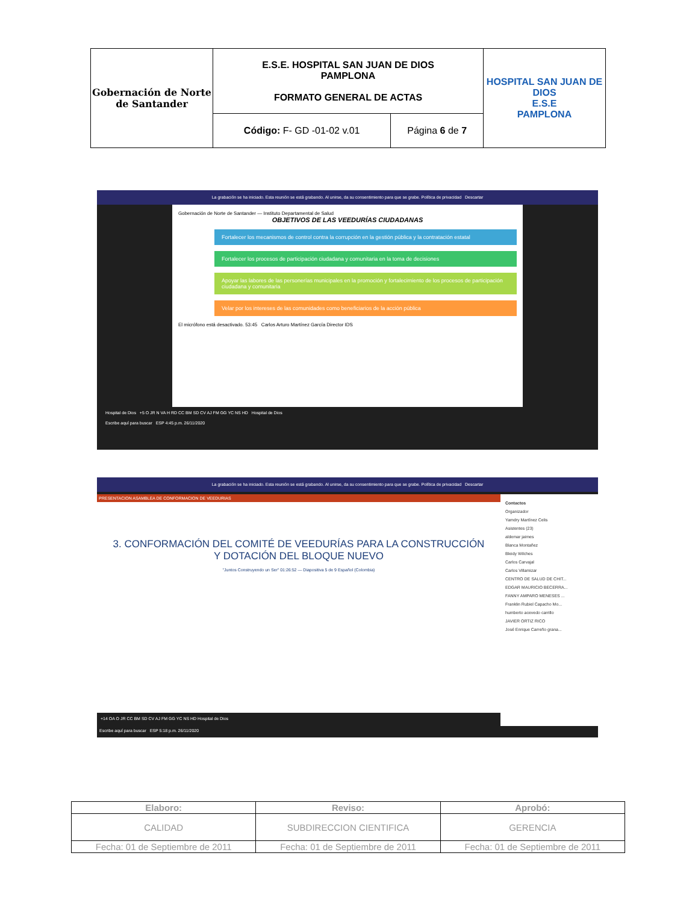| Gobernación de Norte de Santander | E.S.E. HOSPITAL SAN JUAN DE DIOS PAMPLONA FORMATO GENERAL DE ACTAS | | HOSPITAL SAN JUAN DE DIOS E.S.E PAMPLONA |
| | Código: F- GD -01-02 v.01 | Página 6 de 7 | |
La grabación se ha iniciado. Esta reunión se está grabando. Al unirse, da su consentimiento para que se grabe. Política de privacidad Descartar
Gobernación de Norte de Santander — Instituto Departamental de Salud
OBJETIVOS DE LAS VEEDURÍAS CIUDADANAS
Fortalecer los mecanismos de control contra la corrupción en la gestión pública y la contratación estatal
Fortalecer los procesos de participación ciudadana y comunitaria en la toma de decisiones
Apoyar las labores de las personerías municipales en la promoción y fortalecimiento de los procesos de participación ciudadana y comunitaria
Velar por los intereses de las comunidades como beneficiarios de la acción pública
El micrófono está desactivado. 53:45 Carlos Arturo Martínez García Director IDS
Hospital de Dios +5 O JR N VA H RD CC BM SD CV AJ FM GG YC NS HD Hospital de Dios
Escribe aquí para buscar ESP 4:45 p.m. 26/11/2020
La grabación se ha iniciado. Esta reunión se está grabando. Al unirse, da su consentimiento para que se grabe. Política de privacidad Descartar
PRESENTACION ASAMBLEA DE CONFORMACION DE VEEDURIAS
3. CONFORMACIÓN DEL COMITÉ DE VEEDURÍAS PARA LA CONSTRUCCIÓN Y DOTACIÓN DEL BLOQUE NUEVO
"Juntos Construyendo un Ser" 01:26:52 — Diapositiva 5 de 9 Español (Colombia)
+14 OA O JR CC BM SD CV AJ FM GG YC NS HD Hospital de Dios
Contactos
Organizador
Yamdry Martínez Celis
Asistentes (23)
aldemar jaimes
Blanca Montañez
Bleidy Wilches
Carlos Carvajal
Carlos Villamizar
CENTRO DE SALUD DE CHIT...
EDGAR MAURICIO BECERRA...
FANNY AMPARO MENESES ...
Franklin Rubiel Capacho Mo...
humberto acevedo carrillo
JAVIER ORTIZ RICO
José Enrique Carreño grana...
Escribe aquí para buscar ESP 5:18 p.m. 26/11/2020
| Elaboro: | Reviso: | Aprobó: |
| CALIDAD | SUBDIRECCION CIENTIFICA | GERENCIA |
| Fecha: 01 de Septiembre de 2011 | Fecha: 01 de Septiembre de 2011 | Fecha: 01 de Septiembre de 2011 |